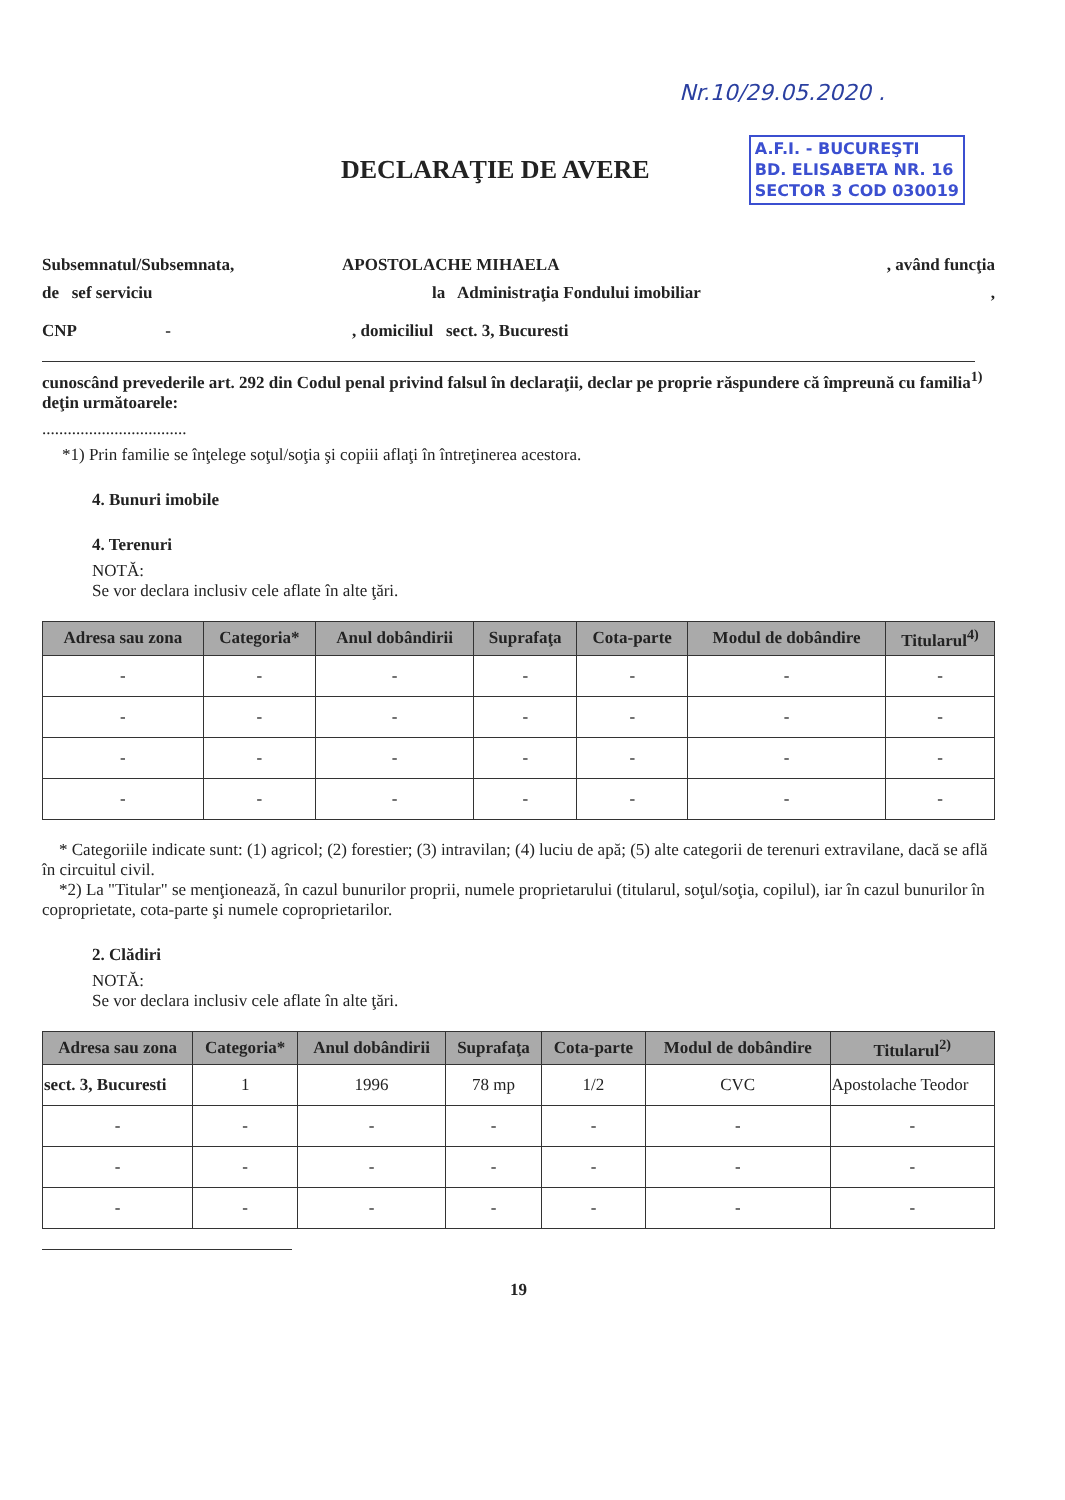Nr.10/29.05.2020 .
DECLARAŢIE DE AVERE
A.F.I. - BUCUREŞTI
BD. ELISABETA NR. 16
SECTOR 3 COD 030019
Subsemnatul/Subsemnata, APOSTOLACHE MIHAELA, având funcţia
de sef serviciu la Administraţia Fondului imobiliar,
CNP -, domiciliul sect. 3, Bucuresti
cunoscând prevederile art. 292 din Codul penal privind falsul în declaraţii, declar pe proprie răspundere că împreună cu familia<sup>1)</sup> deţin următoarele:
..................................
*1) Prin familie se înţelege soţul/soţia şi copiii aflaţi în întreţinerea acestora.
4. Bunuri imobile
4. Terenuri
NOTĂ:
Se vor declara inclusiv cele aflate în alte ţări.
| Adresa sau zona | Categoria* | Anul dobândirii | Suprafaţa | Cota-parte | Modul de dobândire | Titularul<sup>4)</sup> |
| --- | --- | --- | --- | --- | --- | --- |
| - | - | - | - | - | - | - |
| - | - | - | - | - | - | - |
| - | - | - | - | - | - | - |
| - | - | - | - | - | - | - |
* Categoriile indicate sunt: (1) agricol; (2) forestier; (3) intravilan; (4) luciu de apă; (5) alte categorii de terenuri extravilane, dacă se află în circuitul civil.
*2) La "Titular" se menţionează, în cazul bunurilor proprii, numele proprietarului (titularul, soţul/soţia, copilul), iar în cazul bunurilor în coproprietate, cota-parte şi numele coproprietarilor.
2. Clădiri
NOTĂ:
Se vor declara inclusiv cele aflate în alte ţări.
| Adresa sau zona | Categoria* | Anul dobândirii | Suprafaţa | Cota-parte | Modul de dobândire | Titularul<sup>2)</sup> |
| --- | --- | --- | --- | --- | --- | --- |
| sect. 3, Bucuresti | 1 | 1996 | 78 mp | 1/2 | CVC | Apostolache Teodor |
| - | - | - | - | - | - | - |
| - | - | - | - | - | - | - |
| - | - | - | - | - | - | - |
19